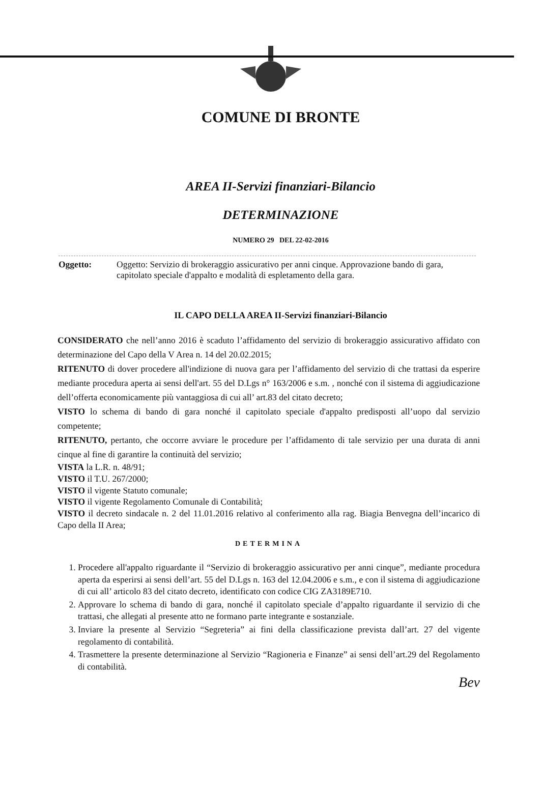COMUNE DI BRONTE
AREA II-Servizi finanziari-Bilancio
DETERMINAZIONE
NUMERO 29 DEL 22-02-2016
Oggetto: Oggetto: Servizio di brokeraggio assicurativo per anni cinque. Approvazione bando di gara, capitolato speciale d'appalto e modalità di espletamento della gara.
IL CAPO DELLA AREA II-Servizi finanziari-Bilancio
CONSIDERATO che nell’anno 2016 è scaduto l’affidamento del servizio di brokeraggio assicurativo affidato con determinazione del Capo della V Area n. 14 del 20.02.2015;
RITENUTO di dover procedere all'indizione di nuova gara per l’affidamento del servizio di che trattasi da esperire mediante procedura aperta ai sensi dell'art. 55 del D.Lgs n° 163/2006 e s.m. , nonché con il sistema di aggiudicazione dell’offerta economicamente più vantaggiosa di cui all’ art.83 del citato decreto;
VISTO lo schema di bando di gara nonché il capitolato speciale d'appalto predisposti all’uopo dal servizio competente;
RITENUTO, pertanto, che occorre avviare le procedure per l’affidamento di tale servizio per una durata di anni cinque al fine di garantire la continuità del servizio;
VISTA la L.R. n. 48/91;
VISTO il T.U. 267/2000;
VISTO il vigente Statuto comunale;
VISTO il vigente Regolamento Comunale di Contabilità;
VISTO il decreto sindacale n. 2 del 11.01.2016 relativo al conferimento alla rag. Biagia Benvegna dell’incarico di Capo della II Area;
DETERMINA
1. Procedere all'appalto riguardante il “Servizio di brokeraggio assicurativo per anni cinque”, mediante procedura aperta da esperirsi ai sensi dell’art. 55 del D.Lgs n. 163 del 12.04.2006 e s.m., e con il sistema di aggiudicazione di cui all’ articolo 83 del citato decreto, identificato con codice CIG ZA3189E710.
2. Approvare lo schema di bando di gara, nonché il capitolato speciale d’appalto riguardante il servizio di che trattasi, che allegati al presente atto ne formano parte integrante e sostanziale.
3. Inviare la presente al Servizio “Segreteria” ai fini della classificazione prevista dall’art. 27 del vigente regolamento di contabilità.
4. Trasmettere la presente determinazione al Servizio “Ragioneria e Finanze” ai sensi dell’art.29 del Regolamento di contabilità.
Bev